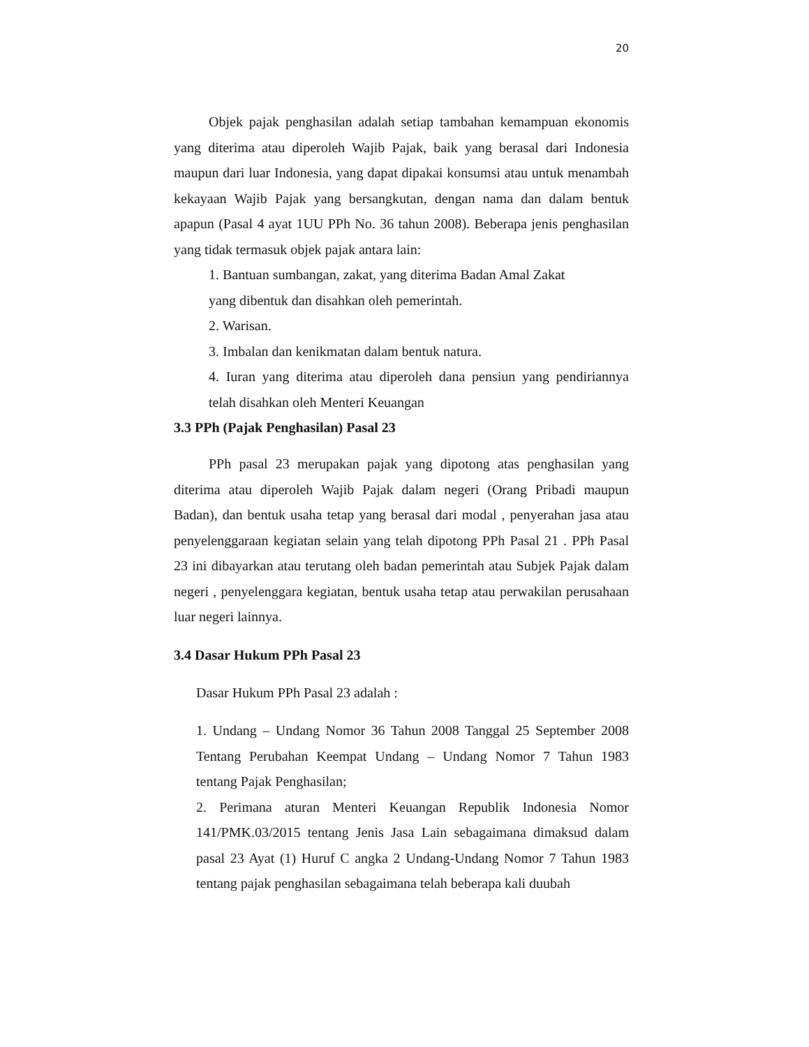20
Objek pajak penghasilan adalah setiap tambahan kemampuan ekonomis yang diterima atau diperoleh Wajib Pajak, baik yang berasal dari Indonesia maupun dari luar Indonesia, yang dapat dipakai konsumsi atau untuk menambah kekayaan Wajib Pajak yang bersangkutan, dengan nama dan dalam bentuk apapun (Pasal 4 ayat 1UU PPh No. 36 tahun 2008). Beberapa jenis penghasilan yang tidak termasuk objek pajak antara lain:
1. Bantuan sumbangan, zakat, yang diterima Badan Amal Zakat
yang dibentuk dan disahkan oleh pemerintah.
2. Warisan.
3. Imbalan dan kenikmatan dalam bentuk natura.
4. Iuran yang diterima atau diperoleh dana pensiun yang pendiriannya telah disahkan oleh Menteri Keuangan
3.3 PPh (Pajak Penghasilan) Pasal 23
PPh pasal 23 merupakan pajak yang dipotong atas penghasilan yang diterima atau diperoleh Wajib Pajak dalam negeri (Orang Pribadi maupun Badan), dan bentuk usaha tetap yang berasal dari modal , penyerahan jasa atau penyelenggaraan kegiatan selain yang telah dipotong PPh Pasal 21 . PPh Pasal 23 ini dibayarkan atau terutang oleh badan pemerintah atau Subjek Pajak dalam negeri , penyelenggara kegiatan, bentuk usaha tetap atau perwakilan perusahaan luar negeri lainnya.
3.4 Dasar Hukum PPh Pasal 23
Dasar Hukum PPh Pasal 23 adalah :
1. Undang – Undang Nomor 36 Tahun 2008 Tanggal 25 September 2008 Tentang Perubahan Keempat Undang – Undang Nomor 7 Tahun 1983 tentang Pajak Penghasilan;
2. Perimana aturan Menteri Keuangan Republik Indonesia Nomor 141/PMK.03/2015 tentang Jenis Jasa Lain sebagaimana dimaksud dalam pasal 23 Ayat (1) Huruf C angka 2 Undang-Undang Nomor 7 Tahun 1983 tentang pajak penghasilan sebagaimana telah beberapa kali duubah